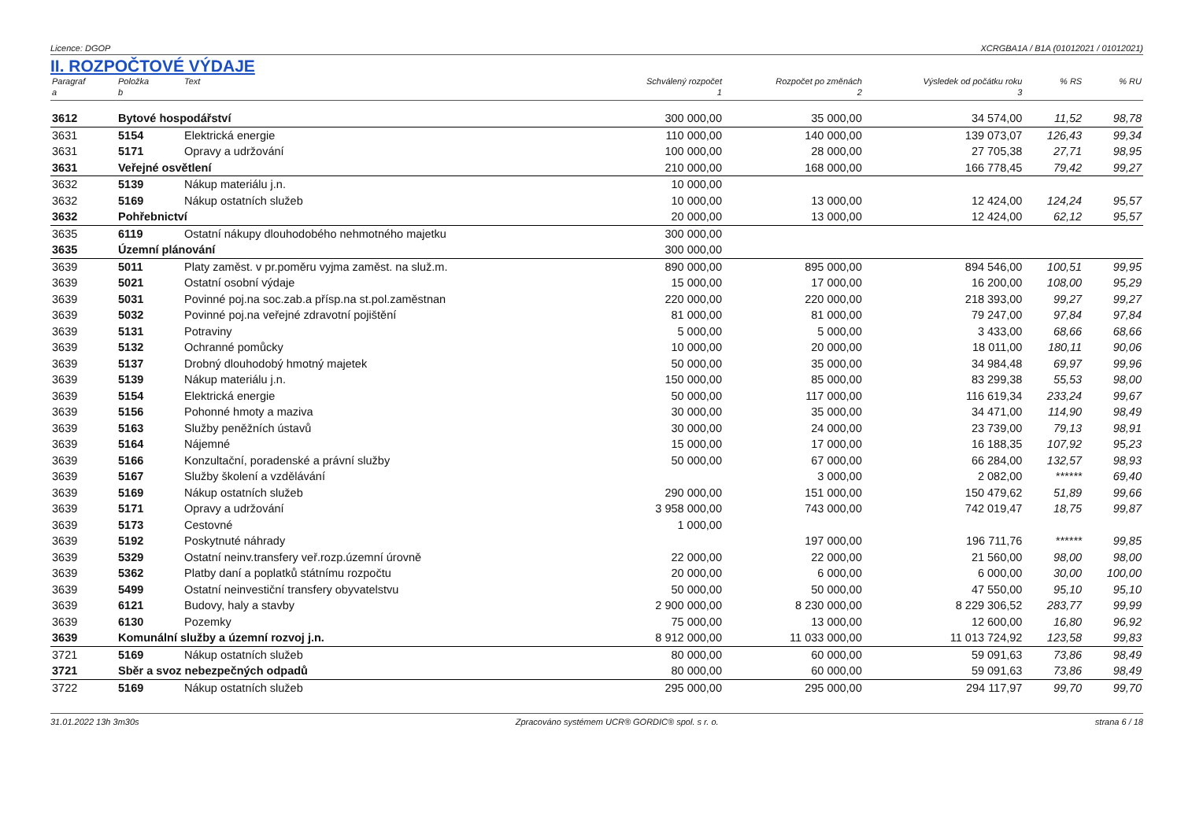Licence: DGOP XCRGBA1A / B1A (01012021 / 01012021)
II. ROZPOČTOVÉ VÝDAJE
| Paragraf | Položka | Text | Schválený rozpočet | Rozpočet po změnách | Výsledek od počátku roku | % RS | % RU |
| --- | --- | --- | --- | --- | --- | --- | --- |
| a | b | | 1 | 2 | 3 | | |
| 3612 | Bytové hospodářství | | 300 000,00 | 35 000,00 | 34 574,00 | 11,52 | 98,78 |
| 3631 | 5154 | Elektrická energie | 110 000,00 | 140 000,00 | 139 073,07 | 126,43 | 99,34 |
| 3631 | 5171 | Opravy a udržování | 100 000,00 | 28 000,00 | 27 705,38 | 27,71 | 98,95 |
| 3631 | Veřejné osvětlení | | 210 000,00 | 168 000,00 | 166 778,45 | 79,42 | 99,27 |
| 3632 | 5139 | Nákup materiálu j.n. | 10 000,00 | | | | |
| 3632 | 5169 | Nákup ostatních služeb | 10 000,00 | 13 000,00 | 12 424,00 | 124,24 | 95,57 |
| 3632 | Pohřebnictví | | 20 000,00 | 13 000,00 | 12 424,00 | 62,12 | 95,57 |
| 3635 | 6119 | Ostatní nákupy dlouhodobého nehmotného majetku | 300 000,00 | | | | |
| 3635 | Územní plánování | | 300 000,00 | | | | |
| 3639 | 5011 | Platy zaměst. v pr.poměru vyjma zaměst. na služ.m. | 890 000,00 | 895 000,00 | 894 546,00 | 100,51 | 99,95 |
| 3639 | 5021 | Ostatní osobní výdaje | 15 000,00 | 17 000,00 | 16 200,00 | 108,00 | 95,29 |
| 3639 | 5031 | Povinné poj.na soc.zab.a přísp.na st.pol.zaměstnan | 220 000,00 | 220 000,00 | 218 393,00 | 99,27 | 99,27 |
| 3639 | 5032 | Povinné poj.na veřejné zdravotní pojištění | 81 000,00 | 81 000,00 | 79 247,00 | 97,84 | 97,84 |
| 3639 | 5131 | Potraviny | 5 000,00 | 5 000,00 | 3 433,00 | 68,66 | 68,66 |
| 3639 | 5132 | Ochranné pomůcky | 10 000,00 | 20 000,00 | 18 011,00 | 180,11 | 90,06 |
| 3639 | 5137 | Drobný dlouhodobý hmotný majetek | 50 000,00 | 35 000,00 | 34 984,48 | 69,97 | 99,96 |
| 3639 | 5139 | Nákup materiálu j.n. | 150 000,00 | 85 000,00 | 83 299,38 | 55,53 | 98,00 |
| 3639 | 5154 | Elektrická energie | 50 000,00 | 117 000,00 | 116 619,34 | 233,24 | 99,67 |
| 3639 | 5156 | Pohonné hmoty a maziva | 30 000,00 | 35 000,00 | 34 471,00 | 114,90 | 98,49 |
| 3639 | 5163 | Služby peněžních ústavů | 30 000,00 | 24 000,00 | 23 739,00 | 79,13 | 98,91 |
| 3639 | 5164 | Nájemné | 15 000,00 | 17 000,00 | 16 188,35 | 107,92 | 95,23 |
| 3639 | 5166 | Konzultační, poradenské a právní služby | 50 000,00 | 67 000,00 | 66 284,00 | 132,57 | 98,93 |
| 3639 | 5167 | Služby školení a vzdělávání | | 3 000,00 | 2 082,00 | ****** | 69,40 |
| 3639 | 5169 | Nákup ostatních služeb | 290 000,00 | 151 000,00 | 150 479,62 | 51,89 | 99,66 |
| 3639 | 5171 | Opravy a udržování | 3 958 000,00 | 743 000,00 | 742 019,47 | 18,75 | 99,87 |
| 3639 | 5173 | Cestovné | 1 000,00 | | | | |
| 3639 | 5192 | Poskytnuté náhrady | | 197 000,00 | 196 711,76 | ****** | 99,85 |
| 3639 | 5329 | Ostatní neinv.transfery veř.rozp.územní úrovně | 22 000,00 | 22 000,00 | 21 560,00 | 98,00 | 98,00 |
| 3639 | 5362 | Platby daní a poplatků státnímu rozpočtu | 20 000,00 | 6 000,00 | 6 000,00 | 30,00 | 100,00 |
| 3639 | 5499 | Ostatní neinvestiční transfery obyvatelstvu | 50 000,00 | 50 000,00 | 47 550,00 | 95,10 | 95,10 |
| 3639 | 6121 | Budovy, haly a stavby | 2 900 000,00 | 8 230 000,00 | 8 229 306,52 | 283,77 | 99,99 |
| 3639 | 6130 | Pozemky | 75 000,00 | 13 000,00 | 12 600,00 | 16,80 | 96,92 |
| 3639 | Komunální služby a územní rozvoj j.n. | | 8 912 000,00 | 11 033 000,00 | 11 013 724,92 | 123,58 | 99,83 |
| 3721 | 5169 | Nákup ostatních služeb | 80 000,00 | 60 000,00 | 59 091,63 | 73,86 | 98,49 |
| 3721 | Sběr a svoz nebezpečných odpadů | | 80 000,00 | 60 000,00 | 59 091,63 | 73,86 | 98,49 |
| 3722 | 5169 | Nákup ostatních služeb | 295 000,00 | 295 000,00 | 294 117,97 | 99,70 | 99,70 |
31.01.2022 13h 3m30s Zpracováno systémem UCR® GORDIC® spol. s r. o. strana 6 / 18